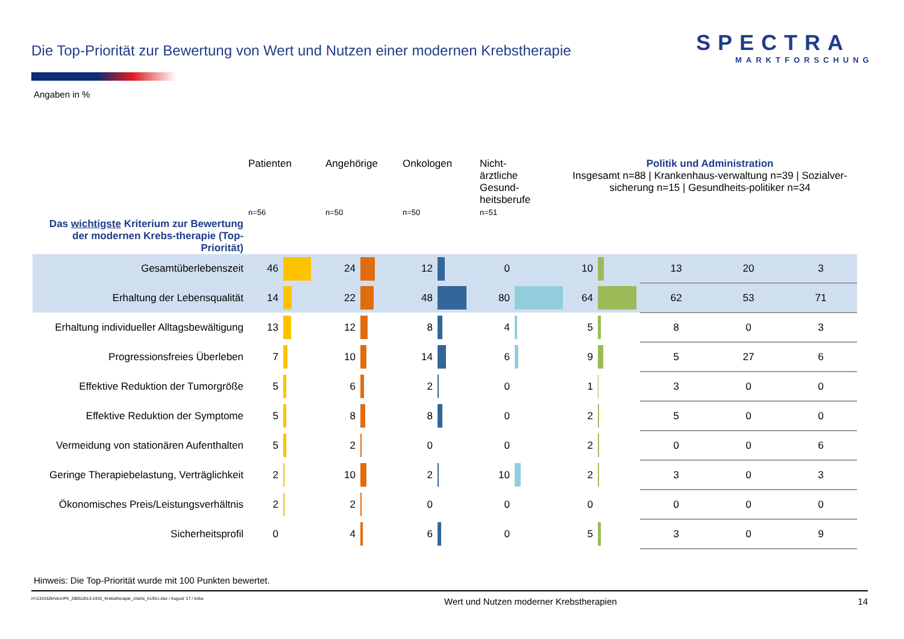Die Top-Priorität zur Bewertung von Wert und Nutzen einer modernen Krebstherapie
SPECTRA
MARKTFORSCHUNG
Angaben in %
| | Patienten n=56 | | Angehörige n=50 | | Onkologen n=50 | | Nicht- ärztliche Gesund- heitsberufe n=51 | | Politik und Administration Insgesamt n=88 / Krankenhaus-verwaltung n=39 / Sozialver-sicherung n=15 / Gesundheits-politiker n=34 | | | | |
| --- | --- | --- | --- | --- | --- | --- | --- | --- | --- | --- | --- | --- | --- |
| Das wichtigste Kriterium zur Bewertung der modernen Krebs-therapie (Top-Priorität) | | | | | | | | | | | | | |
| Gesamtüberlebenszeit | 46 | | 24 | | 12 | | 0 | | 10 | | 13 | 20 | 3 |
| Erhaltung der Lebensqualität | 14 | | 22 | | 48 | | 80 | | 64 | | 62 | 53 | 71 |
| Erhaltung individueller Alltagsbewältigung | 13 | | 12 | | 8 | | 4 | | 5 | | 8 | 0 | 3 |
| Progressionsfreies Überleben | 7 | | 10 | | 14 | | 6 | | 9 | | 5 | 27 | 6 |
| Effektive Reduktion der Tumorgröße | 5 | | 6 | | 2 | | 0 | | 1 | | 3 | 0 | 0 |
| Effektive Reduktion der Symptome | 5 | | 8 | | 8 | | 0 | | 2 | | 5 | 0 | 0 |
| Vermeidung von stationären Aufenthalten | 5 | | 2 | | 0 | | 0 | | 2 | | 0 | 0 | 6 |
| Geringe Therapiebelastung, Verträglichkeit | 2 | | 10 | | 2 | | 10 | | 2 | | 3 | 0 | 3 |
| Ökonomisches Preis/Leistungsverhältnis | 2 | | 2 | | 0 | | 0 | | 0 | | 0 | 0 | 0 |
| Sicherheitsprofil | 0 | | 4 | | 6 | | 0 | | 5 | | 3 | 0 | 9 |
Hinweis: Die Top-Priorität wurde mit 100 Punkten bewertet.
H:\132432kr\doc\PK_280518\13-2432_Krebstherapie_charts_AUGU.xlsx / August '17 / knba Wert und Nutzen moderner Krebstherapien 14